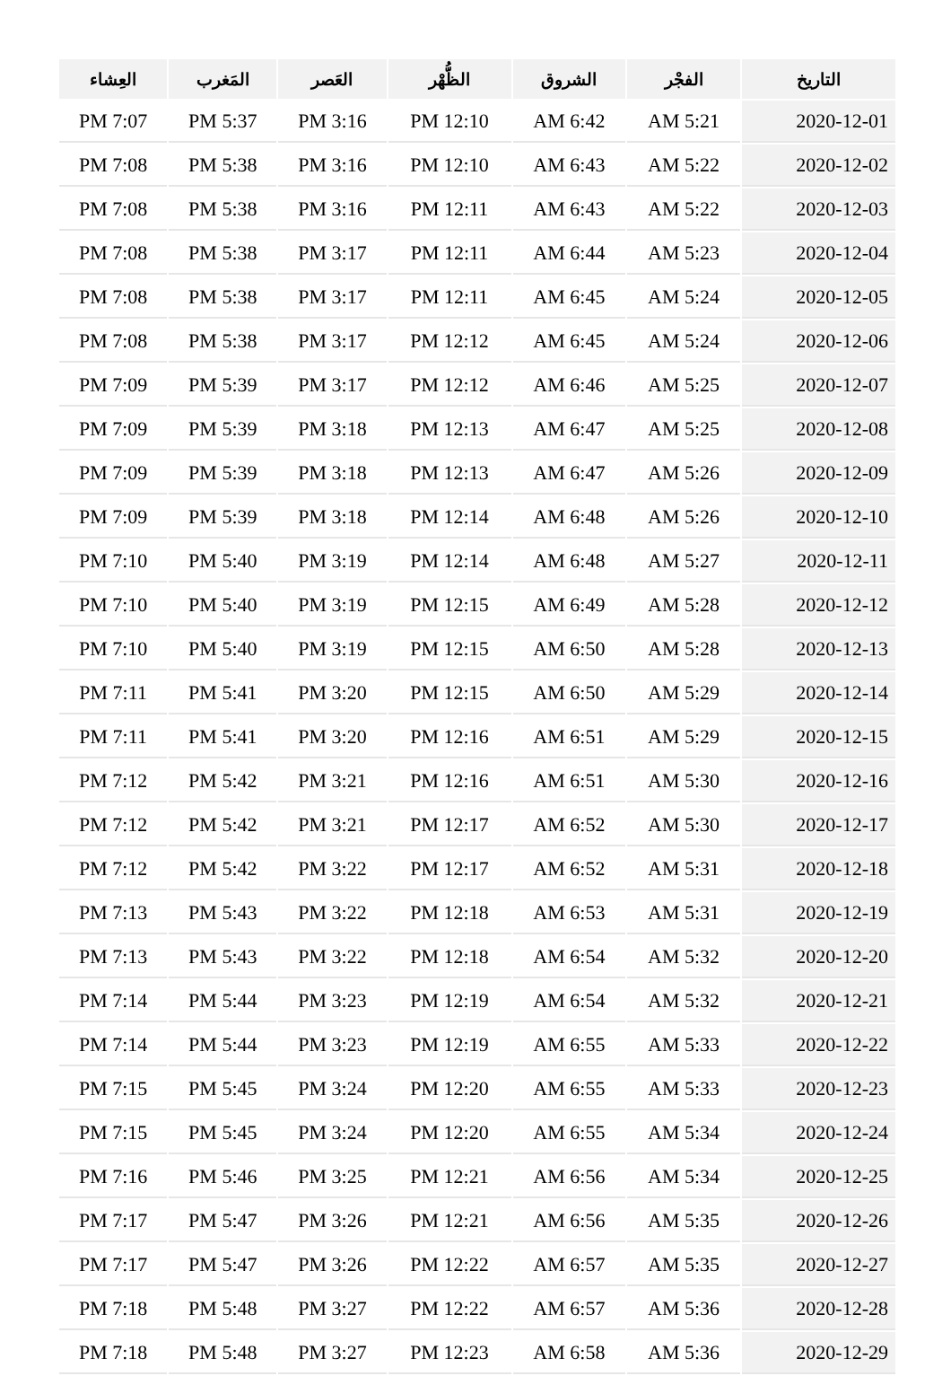| التاريخ | الفجْر | الشروق | الظُّهْر | العَصر | المَغرب | العِشاء |
| --- | --- | --- | --- | --- | --- | --- |
| 2020-12-01 | AM 5:21 | AM 6:42 | PM 12:10 | PM 3:16 | PM 5:37 | PM 7:07 |
| 2020-12-02 | AM 5:22 | AM 6:43 | PM 12:10 | PM 3:16 | PM 5:38 | PM 7:08 |
| 2020-12-03 | AM 5:22 | AM 6:43 | PM 12:11 | PM 3:16 | PM 5:38 | PM 7:08 |
| 2020-12-04 | AM 5:23 | AM 6:44 | PM 12:11 | PM 3:17 | PM 5:38 | PM 7:08 |
| 2020-12-05 | AM 5:24 | AM 6:45 | PM 12:11 | PM 3:17 | PM 5:38 | PM 7:08 |
| 2020-12-06 | AM 5:24 | AM 6:45 | PM 12:12 | PM 3:17 | PM 5:38 | PM 7:08 |
| 2020-12-07 | AM 5:25 | AM 6:46 | PM 12:12 | PM 3:17 | PM 5:39 | PM 7:09 |
| 2020-12-08 | AM 5:25 | AM 6:47 | PM 12:13 | PM 3:18 | PM 5:39 | PM 7:09 |
| 2020-12-09 | AM 5:26 | AM 6:47 | PM 12:13 | PM 3:18 | PM 5:39 | PM 7:09 |
| 2020-12-10 | AM 5:26 | AM 6:48 | PM 12:14 | PM 3:18 | PM 5:39 | PM 7:09 |
| 2020-12-11 | AM 5:27 | AM 6:48 | PM 12:14 | PM 3:19 | PM 5:40 | PM 7:10 |
| 2020-12-12 | AM 5:28 | AM 6:49 | PM 12:15 | PM 3:19 | PM 5:40 | PM 7:10 |
| 2020-12-13 | AM 5:28 | AM 6:50 | PM 12:15 | PM 3:19 | PM 5:40 | PM 7:10 |
| 2020-12-14 | AM 5:29 | AM 6:50 | PM 12:15 | PM 3:20 | PM 5:41 | PM 7:11 |
| 2020-12-15 | AM 5:29 | AM 6:51 | PM 12:16 | PM 3:20 | PM 5:41 | PM 7:11 |
| 2020-12-16 | AM 5:30 | AM 6:51 | PM 12:16 | PM 3:21 | PM 5:42 | PM 7:12 |
| 2020-12-17 | AM 5:30 | AM 6:52 | PM 12:17 | PM 3:21 | PM 5:42 | PM 7:12 |
| 2020-12-18 | AM 5:31 | AM 6:52 | PM 12:17 | PM 3:22 | PM 5:42 | PM 7:12 |
| 2020-12-19 | AM 5:31 | AM 6:53 | PM 12:18 | PM 3:22 | PM 5:43 | PM 7:13 |
| 2020-12-20 | AM 5:32 | AM 6:54 | PM 12:18 | PM 3:22 | PM 5:43 | PM 7:13 |
| 2020-12-21 | AM 5:32 | AM 6:54 | PM 12:19 | PM 3:23 | PM 5:44 | PM 7:14 |
| 2020-12-22 | AM 5:33 | AM 6:55 | PM 12:19 | PM 3:23 | PM 5:44 | PM 7:14 |
| 2020-12-23 | AM 5:33 | AM 6:55 | PM 12:20 | PM 3:24 | PM 5:45 | PM 7:15 |
| 2020-12-24 | AM 5:34 | AM 6:55 | PM 12:20 | PM 3:24 | PM 5:45 | PM 7:15 |
| 2020-12-25 | AM 5:34 | AM 6:56 | PM 12:21 | PM 3:25 | PM 5:46 | PM 7:16 |
| 2020-12-26 | AM 5:35 | AM 6:56 | PM 12:21 | PM 3:26 | PM 5:47 | PM 7:17 |
| 2020-12-27 | AM 5:35 | AM 6:57 | PM 12:22 | PM 3:26 | PM 5:47 | PM 7:17 |
| 2020-12-28 | AM 5:36 | AM 6:57 | PM 12:22 | PM 3:27 | PM 5:48 | PM 7:18 |
| 2020-12-29 | AM 5:36 | AM 6:58 | PM 12:23 | PM 3:27 | PM 5:48 | PM 7:18 |